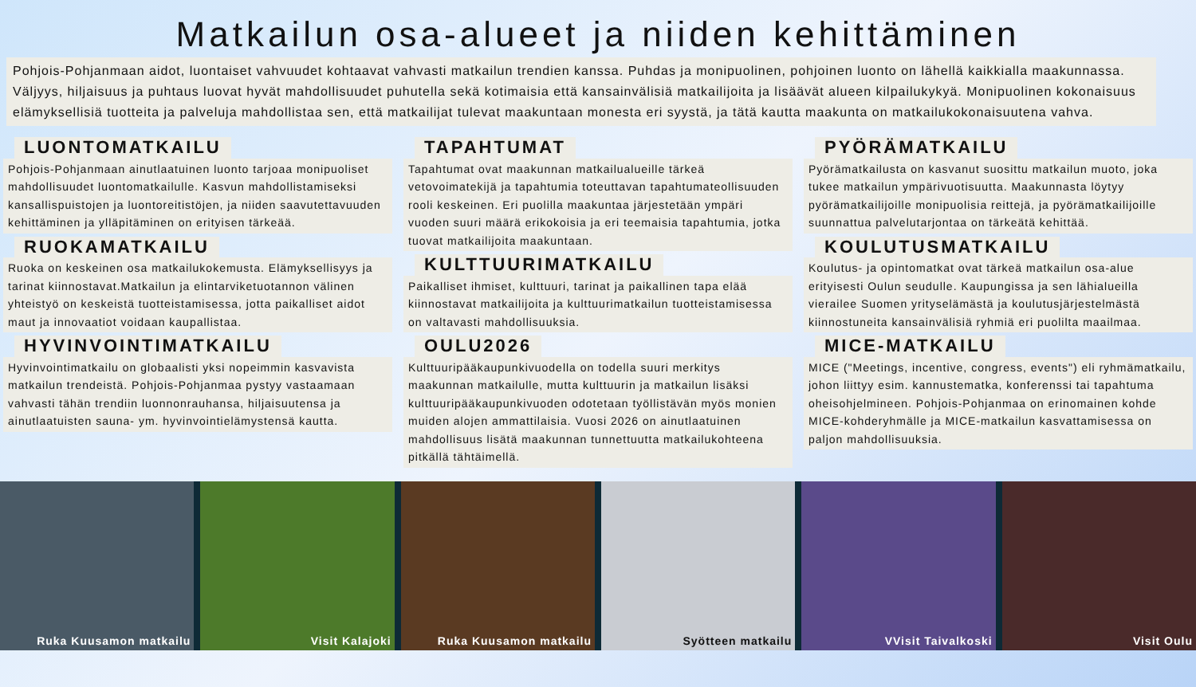Matkailun osa-alueet ja niiden kehittäminen
Pohjois-Pohjanmaan aidot, luontaiset vahvuudet kohtaavat vahvasti matkailun trendien kanssa. Puhdas ja monipuolinen, pohjoinen luonto on lähellä kaikkialla maakunnassa. Väljyys, hiljaisuus ja puhtaus luovat hyvät mahdollisuudet puhutella sekä kotimaisia että kansainvälisiä matkailijoita ja lisäävät alueen kilpailukykyä. Monipuolinen kokonaisuus elämyksellisiä tuotteita ja palveluja mahdollistaa sen, että matkailijat tulevat maakuntaan monesta eri syystä, ja tätä kautta maakunta on matkailukokonaisuutena vahva.
LUONTOMATKAILU
Pohjois-Pohjanmaan ainutlaatuinen luonto tarjoaa monipuoliset mahdollisuudet luontomatkailulle. Kasvun mahdollistamiseksi kansallispuistojen ja luontoreitistöjen, ja niiden saavutettavuuden kehittäminen ja ylläpitäminen on erityisen tärkeää.
RUOKAMATKAILU
Ruoka on keskeinen osa matkailukokemusta. Elämyksellisyys ja tarinat kiinnostavat.Matkailun ja elintarviketuotannon välinen yhteistyö on keskeistä tuotteistamisessa, jotta paikalliset aidot maut ja innovaatiot voidaan kaupallistaa.
HYVINVOINTIMATKAILU
Hyvinvointimatkailu on globaalisti yksi nopeimmin kasvavista matkailun trendeistä. Pohjois-Pohjanmaa pystyy vastaamaan vahvasti tähän trendiin luonnonrauhansa, hiljaisuutensa ja ainutlaatuisten sauna- ym. hyvinvointielämystensä kautta.
TAPAHTUMAT
Tapahtumat ovat maakunnan matkailualueille tärkeä vetovoimatekijä ja tapahtumia toteuttavan tapahtumateollisuuden rooli keskeinen. Eri puolilla maakuntaa järjestetään ympäri vuoden suuri määrä erikokoisia ja eri teemaisia tapahtumia, jotka tuovat matkailijoita maakuntaan.
KULTTUURIMATKAILU
Paikalliset ihmiset, kulttuuri, tarinat ja paikallinen tapa elää kiinnostavat matkailijoita ja kulttuurimatkailun tuotteistamisessa on valtavasti mahdollisuuksia.
OULU2026
Kulttuuripääkaupunkivuodella on todella suuri merkitys maakunnan matkailulle, mutta kulttuurin ja matkailun lisäksi kulttuuripääkaupunkivuoden odotetaan työllistävän myös monien muiden alojen ammattilaisia. Vuosi 2026 on ainutlaatuinen mahdollisuus lisätä maakunnan tunnettuutta matkailukohteena pitkällä tähtäimellä.
PYÖRÄMATKAILU
Pyörämatkailusta on kasvanut suosittu matkailun muoto, joka tukee matkailun ympärivuotisuutta. Maakunnasta löytyy pyörämatkailijoille monipuolisia reittejä, ja pyörämatkailijoille suunnattua palvelutarjontaa on tärkeätä kehittää.
KOULUTUSMATKAILU
Koulutus- ja opintomatkat ovat tärkeä matkailun osa-alue erityisesti Oulun seudulle. Kaupungissa ja sen lähialueilla vierailee Suomen yrityselämästä ja koulutusjärjestelmästä kiinnostuneita kansainvälisiä ryhmiä eri puolilta maailmaa.
MICE-MATKAILU
MICE ("Meetings, incentive, congress, events") eli ryhmämatkailu, johon liittyy esim. kannustematka, konferenssi tai tapahtuma oheisohjelmineen. Pohjois-Pohjanmaa on erinomainen kohde MICE-kohderyhmälle ja MICE-matkailun kasvattamisessa on paljon mahdollisuuksia.
Ruka Kuusamon matkailu Visit Kalajoki Ruka Kuusamon matkailu Syötteen matkailu VVisit Taivalkoski Visit Oulu